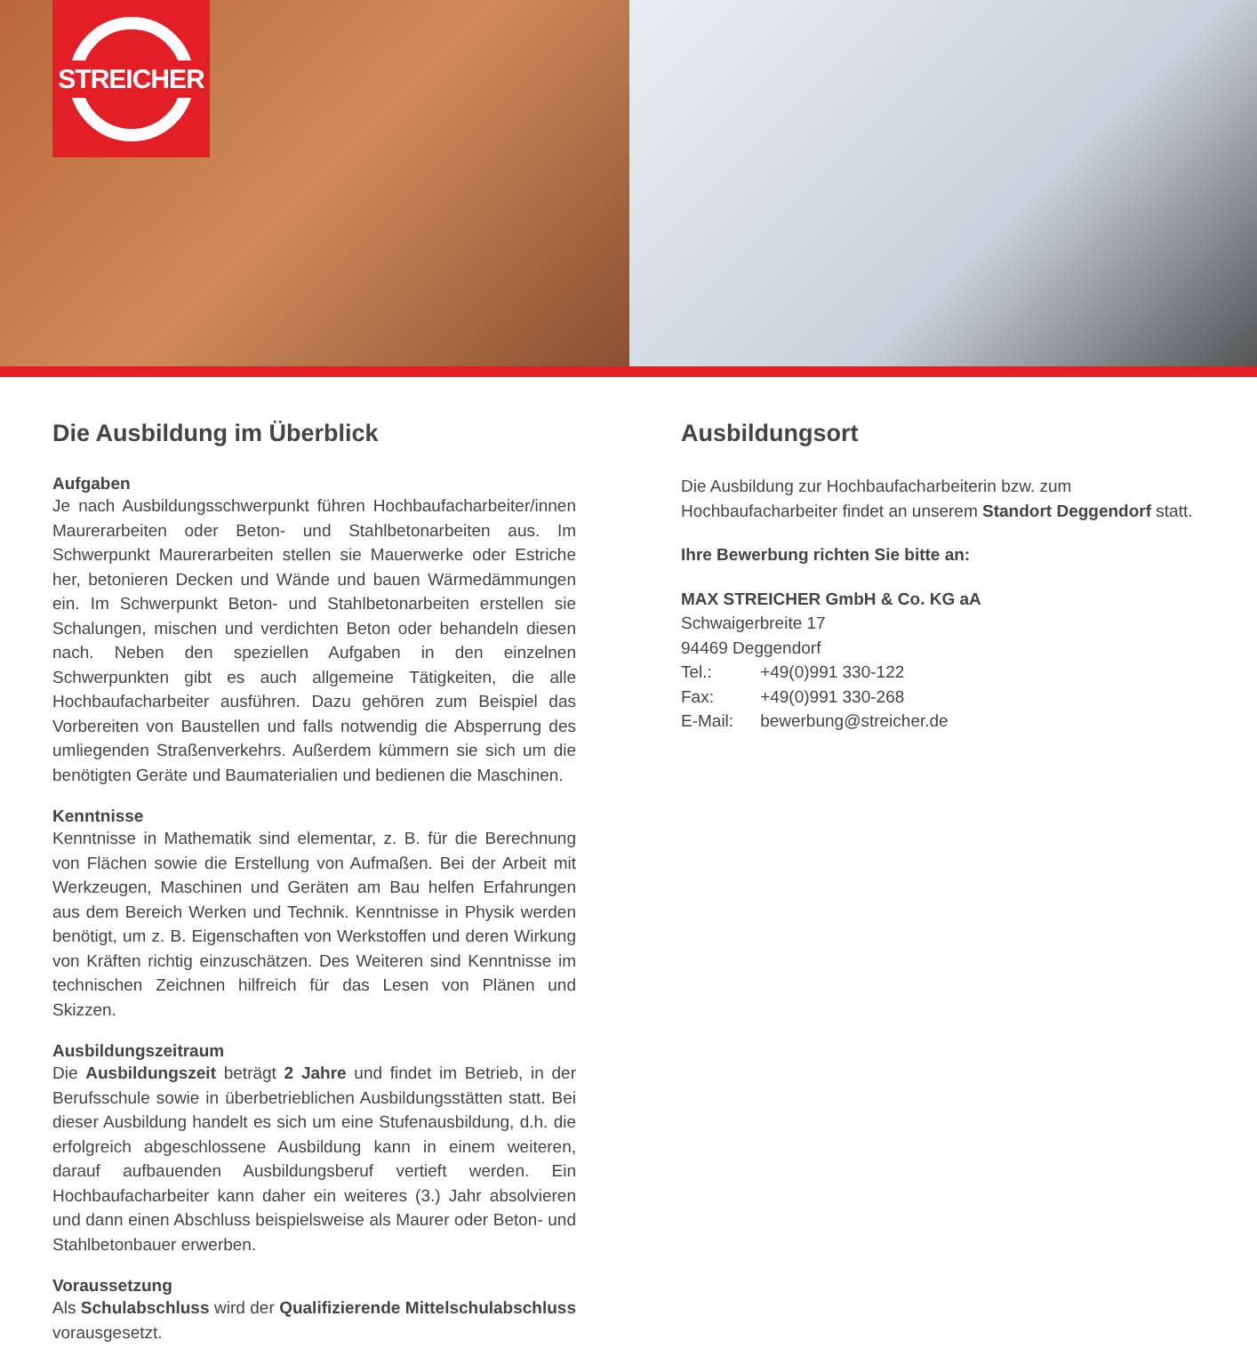STREICHER
Die Ausbildung im Überblick
Aufgaben
Je nach Ausbildungsschwerpunkt führen Hochbaufacharbeiter/innen Maurerarbeiten oder Beton- und Stahlbetonarbeiten aus. Im Schwerpunkt Maurerarbeiten stellen sie Mauerwerke oder Estriche her, betonieren Decken und Wände und bauen Wärmedämmungen ein. Im Schwerpunkt Beton- und Stahlbetonarbeiten erstellen sie Schalungen, mischen und verdichten Beton oder behandeln diesen nach. Neben den speziellen Aufgaben in den einzelnen Schwerpunkten gibt es auch allgemeine Tätigkeiten, die alle Hochbaufacharbeiter ausführen. Dazu gehören zum Beispiel das Vorbereiten von Baustellen und falls notwendig die Absperrung des umliegenden Straßenverkehrs. Außerdem kümmern sie sich um die benötigten Geräte und Baumaterialien und bedienen die Maschinen.
Kenntnisse
Kenntnisse in Mathematik sind elementar, z. B. für die Berechnung von Flächen sowie die Erstellung von Aufmaßen. Bei der Arbeit mit Werkzeugen, Maschinen und Geräten am Bau helfen Erfahrungen aus dem Bereich Werken und Technik. Kenntnisse in Physik werden benötigt, um z. B. Eigenschaften von Werkstoffen und deren Wirkung von Kräften richtig einzuschätzen. Des Weiteren sind Kenntnisse im technischen Zeichnen hilfreich für das Lesen von Plänen und Skizzen.
Ausbildungszeitraum
Die Ausbildungszeit beträgt 2 Jahre und findet im Betrieb, in der Berufsschule sowie in überbetrieblichen Ausbildungsstätten statt. Bei dieser Ausbildung handelt es sich um eine Stufenausbildung, d.h. die erfolgreich abgeschlossene Ausbildung kann in einem weiteren, darauf aufbauenden Ausbildungsberuf vertieft werden. Ein Hochbaufacharbeiter kann daher ein weiteres (3.) Jahr absolvieren und dann einen Abschluss beispielsweise als Maurer oder Beton- und Stahlbetonbauer erwerben.
Voraussetzung
Als Schulabschluss wird der Qualifizierende Mittelschulabschluss vorausgesetzt.
Ausbildungsort
Die Ausbildung zur Hochbaufacharbeiterin bzw. zum Hochbaufacharbeiter findet an unserem Standort Deggendorf statt.
Ihre Bewerbung richten Sie bitte an:
MAX STREICHER GmbH & Co. KG aA
Schwaigerbreite 17
94469 Deggendorf
| Tel.: | +49(0)991 330-122 |
| Fax: | +49(0)991 330-268 |
| E-Mail: | bewerbung@streicher.de |